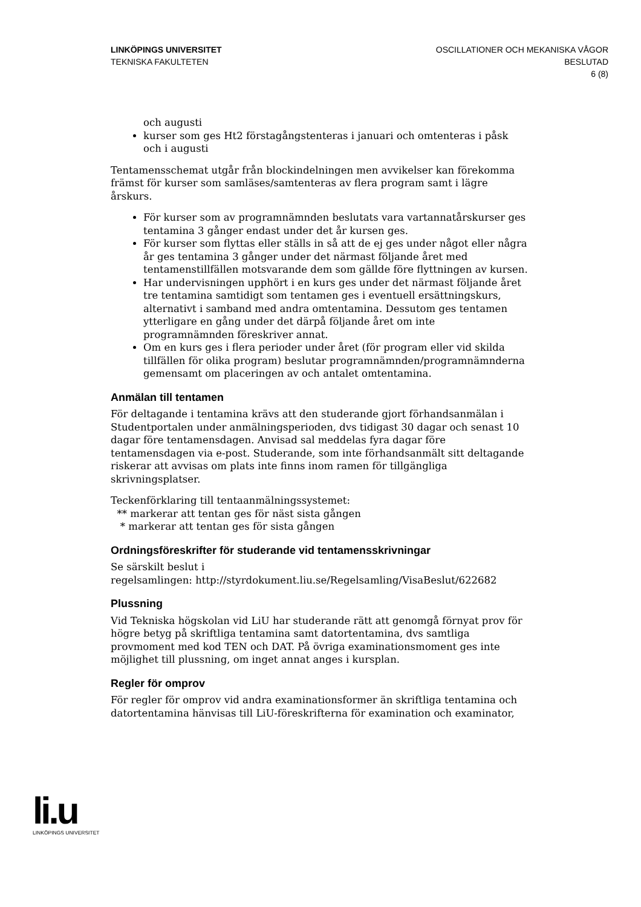LINKÖPINGS UNIVERSITET
TEKNISKA FAKULTETEN
OSCILLATIONER OCH MEKANISKA VÅGOR
BESLUTAD
6 (8)
och augusti
kurser som ges Ht2 förstagångstenteras i januari och omtenteras i påsk och i augusti
Tentamensschemat utgår från blockindelningen men avvikelser kan förekomma främst för kurser som samläses/samtenteras av flera program samt i lägre årskurs.
För kurser som av programnämnden beslutats vara vartannatårskurser ges tentamina 3 gånger endast under det år kursen ges.
För kurser som flyttas eller ställs in så att de ej ges under något eller några år ges tentamina 3 gånger under det närmast följande året med tentamenstillfällen motsvarande dem som gällde före flyttningen av kursen.
Har undervisningen upphört i en kurs ges under det närmast följande året tre tentamina samtidigt som tentamen ges i eventuell ersättningskurs, alternativt i samband med andra omtentamina. Dessutom ges tentamen ytterligare en gång under det därpå följande året om inte programnämnden föreskriver annat.
Om en kurs ges i flera perioder under året (för program eller vid skilda tillfällen för olika program) beslutar programnämnden/programnämnderna gemensamt om placeringen av och antalet omtentamina.
Anmälan till tentamen
För deltagande i tentamina krävs att den studerande gjort förhandsanmälan i Studentportalen under anmälningsperioden, dvs tidigast 30 dagar och senast 10 dagar före tentamensdagen. Anvisad sal meddelas fyra dagar före tentamensdagen via e-post. Studerande, som inte förhandsanmält sitt deltagande riskerar att avvisas om plats inte finns inom ramen för tillgängliga skrivningsplatser.
Teckenförklaring till tentaanmälningssystemet:
** markerar att tentan ges för näst sista gången
* markerar att tentan ges för sista gången
Ordningsföreskrifter för studerande vid tentamensskrivningar
Se särskilt beslut i
regelsamlingen: http://styrdokument.liu.se/Regelsamling/VisaBeslut/622682
Plussning
Vid Tekniska högskolan vid LiU har studerande rätt att genomgå förnyat prov för högre betyg på skriftliga tentamina samt datortentamina, dvs samtliga provmoment med kod TEN och DAT. På övriga examinationsmoment ges inte möjlighet till plussning, om inget annat anges i kursplan.
Regler för omprov
För regler för omprov vid andra examinationsformer än skriftliga tentamina och datortentamina hänvisas till LiU-föreskrifterna för examination och examinator,
li.u
LINKÖPINGS UNIVERSITET